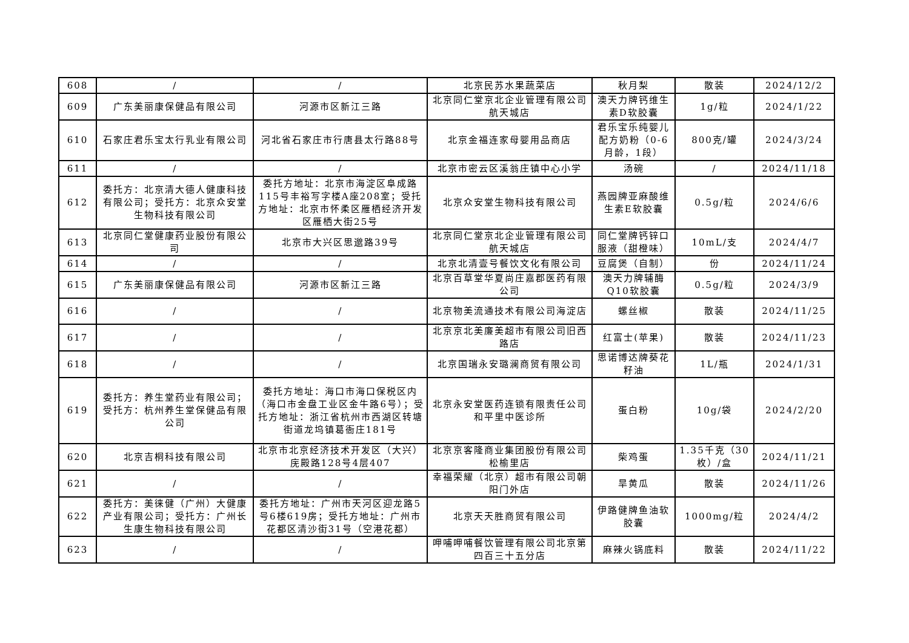| 608 | / | / | 北京民苏水果蔬菜店 | 秋月梨 | 散装 | 2024/12/2 |
| 609 | 广东美丽康保健品有限公司 | 河源市区新江三路 | 北京同仁堂京北企业管理有限公司航天城店 | 澳天力牌钙维生素D软胶囊 | 1g/粒 | 2024/1/22 |
| 610 | 石家庄君乐宝太行乳业有限公司 | 河北省石家庄市行唐县太行路88号 | 北京金福连家母婴用品商店 | 君乐宝乐纯婴儿配方奶粉（0-6月龄，1段） | 800克/罐 | 2024/3/24 |
| 611 | / | / | 北京市密云区溪翁庄镇中心小学 | 汤碗 | / | 2024/11/18 |
| 612 | 委托方：北京清大德人健康科技有限公司；受托方：北京众安堂生物科技有限公司 | 委托方地址：北京市海淀区阜成路115号丰裕写字楼A座208室；受托方地址：北京市怀柔区雁栖经济开发区雁栖大街25号 | 北京众安堂生物科技有限公司 | 燕园牌亚麻酸维生素E软胶囊 | 0.5g/粒 | 2024/6/6 |
| 613 | 北京同仁堂健康药业股份有限公司 | 北京市大兴区思邈路39号 | 北京同仁堂京北企业管理有限公司航天城店 | 同仁堂牌钙锌口服液（甜橙味） | 10mL/支 | 2024/4/7 |
| 614 | / | / | 北京北清壹号餐饮文化有限公司 | 豆腐煲（自制） | 份 | 2024/11/24 |
| 615 | 广东美丽康保健品有限公司 | 河源市区新江三路 | 北京百草堂华夏尚庄嘉郡医药有限公司 | 澳天力牌辅酶Q10软胶囊 | 0.5g/粒 | 2024/3/9 |
| 616 | / | / | 北京物美流通技术有限公司海淀店 | 螺丝椒 | 散装 | 2024/11/25 |
| 617 | / | / | 北京京北美廉美超市有限公司旧西路店 | 红富士(苹果) | 散装 | 2024/11/23 |
| 618 | / | / | 北京国瑞永安璐澜商贸有限公司 | 思诺博达牌葵花籽油 | 1L/瓶 | 2024/1/31 |
| 619 | 委托方：养生堂药业有限公司；受托方：杭州养生堂保健品有限公司 | 委托方地址：海口市海口保税区内（海口市金盘工业区金牛路6号）；受托方地址：浙江省杭州市西湖区转塘街道龙坞镇葛衙庄181号 | 北京永安堂医药连锁有限责任公司和平里中医诊所 | 蛋白粉 | 10g/袋 | 2024/2/20 |
| 620 | 北京吉桐科技有限公司 | 北京市北京经济技术开发区（大兴）庑殿路128号4层407 | 北京京客隆商业集团股份有限公司松榆里店 | 柴鸡蛋 | 1.35千克（30枚）/盒 | 2024/11/21 |
| 621 | / | / | 幸福荣耀（北京）超市有限公司朝阳门外店 | 旱黄瓜 | 散装 | 2024/11/26 |
| 622 | 委托方：美徕健（广州）大健康产业有限公司；受托方：广州长生康生物科技有限公司 | 委托方地址：广州市天河区迎龙路5号6楼619房；受托方地址：广州市花都区清沙街31号（空港花都） | 北京天天胜商贸有限公司 | 伊路健牌鱼油软胶囊 | 1000mg/粒 | 2024/4/2 |
| 623 | / | / | 呷哺呷哺餐饮管理有限公司北京第四百三十五分店 | 麻辣火锅底料 | 散装 | 2024/11/22 |